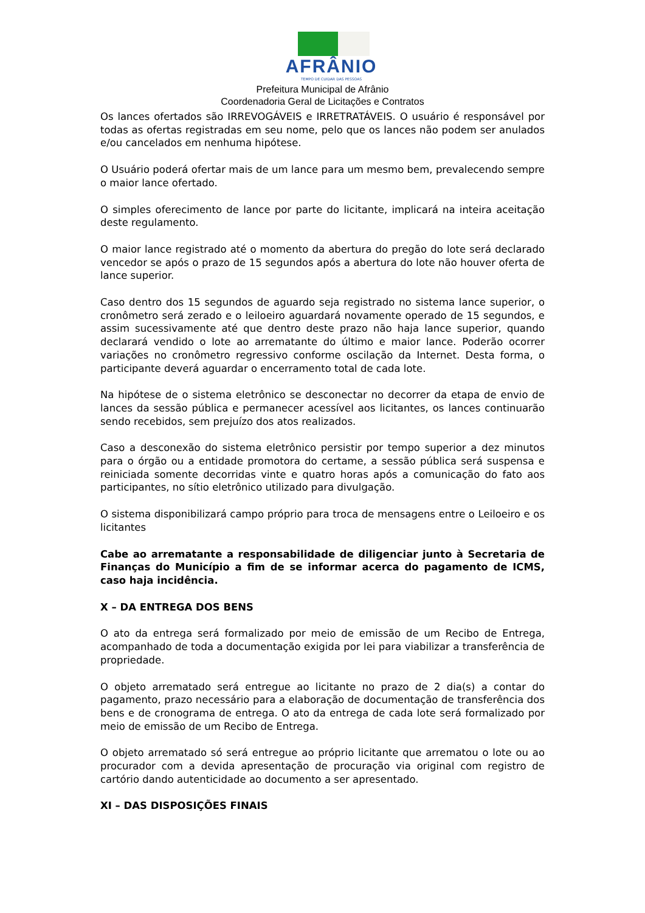AFRÂNIO
TEMPO DE CUIDAR DAS PESSOAS
Prefeitura Municipal de Afrânio
Coordenadoria Geral de Licitações e Contratos
Os lances ofertados são IRREVOGÁVEIS e IRRETRATÁVEIS. O usuário é responsável por todas as ofertas registradas em seu nome, pelo que os lances não podem ser anulados e/ou cancelados em nenhuma hipótese.
O Usuário poderá ofertar mais de um lance para um mesmo bem, prevalecendo sempre o maior lance ofertado.
O simples oferecimento de lance por parte do licitante, implicará na inteira aceitação deste regulamento.
O maior lance registrado até o momento da abertura do pregão do lote será declarado vencedor se após o prazo de 15 segundos após a abertura do lote não houver oferta de lance superior.
Caso dentro dos 15 segundos de aguardo seja registrado no sistema lance superior, o cronômetro será zerado e o leiloeiro aguardará novamente operado de 15 segundos, e assim sucessivamente até que dentro deste prazo não haja lance superior, quando declarará vendido o lote ao arrematante do último e maior lance. Poderão ocorrer variações no cronômetro regressivo conforme oscilação da Internet. Desta forma, o participante deverá aguardar o encerramento total de cada lote.
Na hipótese de o sistema eletrônico se desconectar no decorrer da etapa de envio de lances da sessão pública e permanecer acessível aos licitantes, os lances continuarão sendo recebidos, sem prejuízo dos atos realizados.
Caso a desconexão do sistema eletrônico persistir por tempo superior a dez minutos para o órgão ou a entidade promotora do certame, a sessão pública será suspensa e reiniciada somente decorridas vinte e quatro horas após a comunicação do fato aos participantes, no sítio eletrônico utilizado para divulgação.
O sistema disponibilizará campo próprio para troca de mensagens entre o Leiloeiro e os licitantes
Cabe ao arrematante a responsabilidade de diligenciar junto à Secretaria de Finanças do Município a fim de se informar acerca do pagamento de ICMS, caso haja incidência.
X – DA ENTREGA DOS BENS
O ato da entrega será formalizado por meio de emissão de um Recibo de Entrega, acompanhado de toda a documentação exigida por lei para viabilizar a transferência de propriedade.
O objeto arrematado será entregue ao licitante no prazo de 2 dia(s) a contar do pagamento, prazo necessário para a elaboração de documentação de transferência dos bens e de cronograma de entrega. O ato da entrega de cada lote será formalizado por meio de emissão de um Recibo de Entrega.
O objeto arrematado só será entregue ao próprio licitante que arrematou o lote ou ao procurador com a devida apresentação de procuração via original com registro de cartório dando autenticidade ao documento a ser apresentado.
XI – DAS DISPOSIÇÕES FINAIS